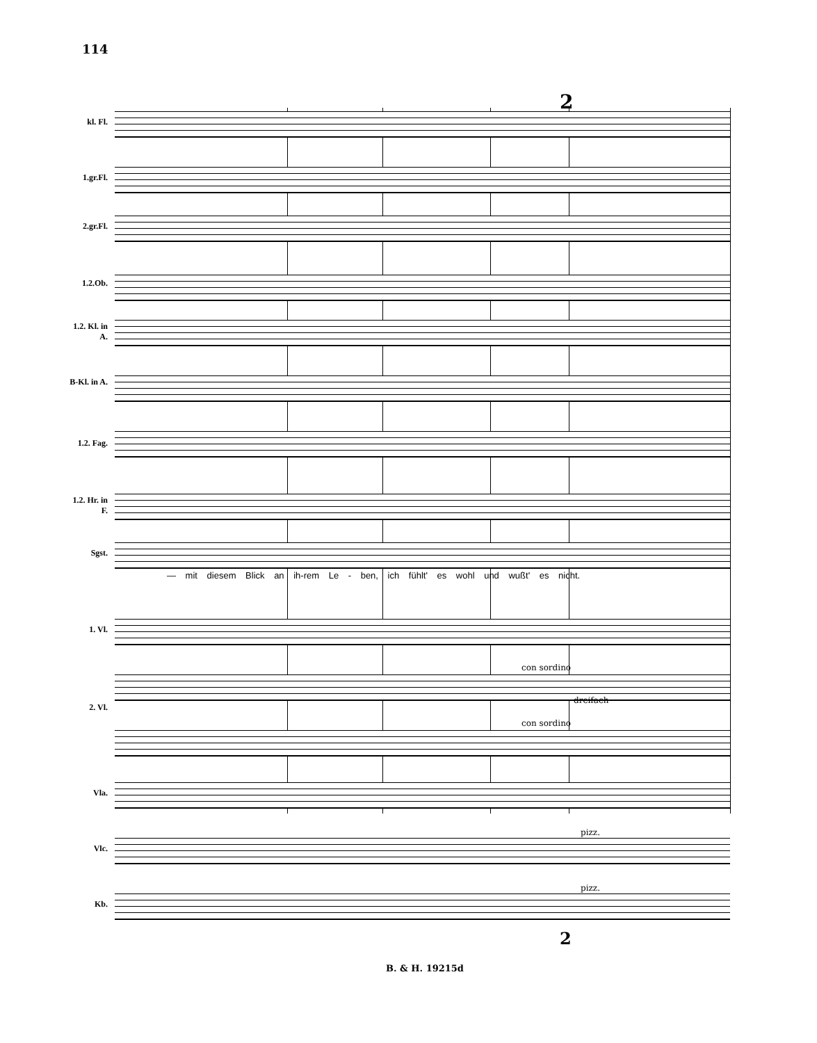114
2
kl. Fl.
1.gr.Fl.
2.gr.Fl.
1.2.Ob.
1.2. Kl. in A.
B-Kl. in A.
1.2. Fag.
1.2. Hr. in F.
Sgst.
— mit diesem Blick an ih-rem Le - ben, ich fühlt' es wohl und wußt' es nicht.
1. Vl.
2. Vl.
Vla.
Vlc.
Kb.
con sordino
dreifach
con sordino
pizz.
pizz.
2
B. & H. 19215d